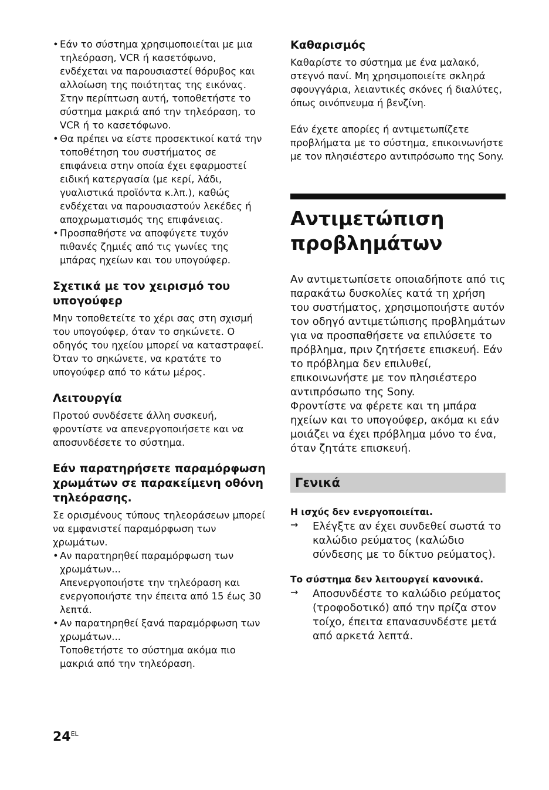• Εάν το σύστημα χρησιμοποιείται με μια τηλεόραση, VCR ή κασετόφωνο, ενδέχεται να παρουσιαστεί θόρυβος και αλλοίωση της ποιότητας της εικόνας. Στην περίπτωση αυτή, τοποθετήστε το σύστημα μακριά από την τηλεόραση, το VCR ή το κασετόφωνο.
• Θα πρέπει να είστε προσεκτικοί κατά την τοποθέτηση του συστήματος σε επιφάνεια στην οποία έχει εφαρμοστεί ειδική κατεργασία (με κερί, λάδι, γυαλιστικά προϊόντα κ.λπ.), καθώς ενδέχεται να παρουσιαστούν λεκέδες ή αποχρωματισμός της επιφάνειας.
• Προσπαθήστε να αποφύγετε τυχόν πιθανές ζημιές από τις γωνίες της μπάρας ηχείων και του υπογούφερ.
Σχετικά με τον χειρισμό του υπογούφερ
Μην τοποθετείτε το χέρι σας στη σχισμή του υπογούφερ, όταν το σηκώνετε. Ο οδηγός του ηχείου μπορεί να καταστραφεί. Όταν το σηκώνετε, να κρατάτε το υπογούφερ από το κάτω μέρος.
Λειτουργία
Προτού συνδέσετε άλλη συσκευή, φροντίστε να απενεργοποιήσετε και να αποσυνδέσετε το σύστημα.
Εάν παρατηρήσετε παραμόρφωση χρωμάτων σε παρακείμενη οθόνη τηλεόρασης.
Σε ορισμένους τύπους τηλεοράσεων μπορεί να εμφανιστεί παραμόρφωση των χρωμάτων.
• Αν παρατηρηθεί παραμόρφωση των χρωμάτων...
Απενεργοποιήστε την τηλεόραση και ενεργοποιήστε την έπειτα από 15 έως 30 λεπτά.
• Αν παρατηρηθεί ξανά παραμόρφωση των χρωμάτων...
Τοποθετήστε το σύστημα ακόμα πιο μακριά από την τηλεόραση.
Καθαρισμός
Καθαρίστε το σύστημα με ένα μαλακό, στεγνό πανί. Μη χρησιμοποιείτε σκληρά σφουγγάρια, λειαντικές σκόνες ή διαλύτες, όπως οινόπνευμα ή βενζίνη.
Εάν έχετε απορίες ή αντιμετωπίζετε προβλήματα με το σύστημα, επικοινωνήστε με τον πλησιέστερο αντιπρόσωπο της Sony.
Αντιμετώπιση προβλημάτων
Αν αντιμετωπίσετε οποιαδήποτε από τις παρακάτω δυσκολίες κατά τη χρήση του συστήματος, χρησιμοποιήστε αυτόν τον οδηγό αντιμετώπισης προβλημάτων για να προσπαθήσετε να επιλύσετε το πρόβλημα, πριν ζητήσετε επισκευή. Εάν το πρόβλημα δεν επιλυθεί, επικοινωνήστε με τον πλησιέστερο αντιπρόσωπο της Sony.
Φροντίστε να φέρετε και τη μπάρα ηχείων και το υπογούφερ, ακόμα κι εάν μοιάζει να έχει πρόβλημα μόνο το ένα, όταν ζητάτε επισκευή.
Γενικά
Η ισχύς δεν ενεργοποιείται.
→
Ελέγξτε αν έχει συνδεθεί σωστά το καλώδιο ρεύματος (καλώδιο σύνδεσης με το δίκτυο ρεύματος).
Το σύστημα δεν λειτουργεί κανονικά.
→
Αποσυνδέστε το καλώδιο ρεύματος (τροφοδοτικό) από την πρίζα στον τοίχο, έπειτα επανασυνδέστε μετά από αρκετά λεπτά.
24<sup>EL</sup>